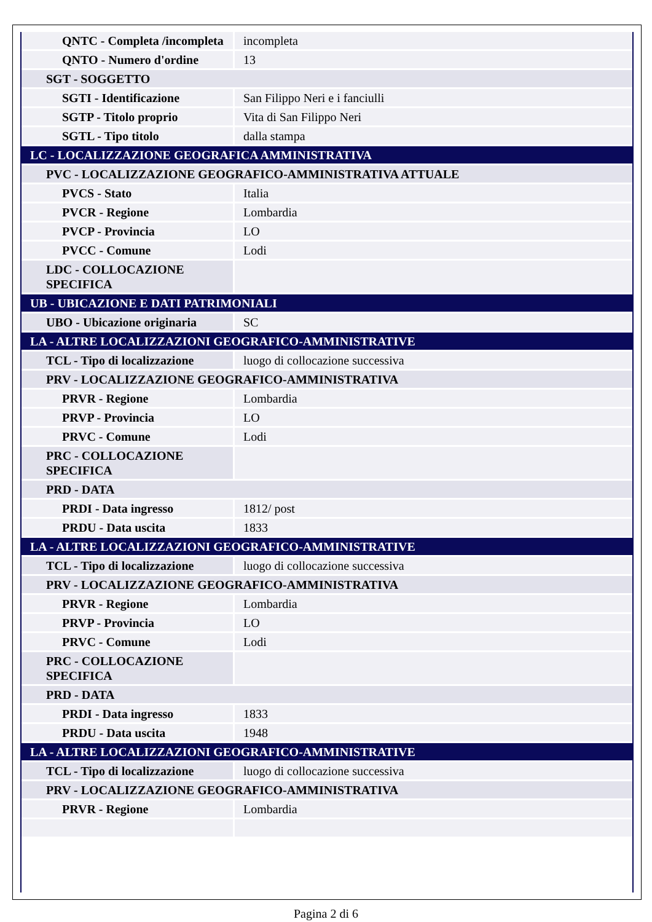| QNTC - Completa /incompleta | incompleta |
| QNTO - Numero d'ordine | 13 |
| SGT - SOGGETTO | |
| SGTI - Identificazione | San Filippo Neri e i fanciulli |
| SGTP - Titolo proprio | Vita di San Filippo Neri |
| SGTL - Tipo titolo | dalla stampa |
| LC - LOCALIZZAZIONE GEOGRAFICA AMMINISTRATIVA | |
| PVC - LOCALIZZAZIONE GEOGRAFICO-AMMINISTRATIVA ATTUALE | |
| PVCS - Stato | Italia |
| PVCR - Regione | Lombardia |
| PVCP - Provincia | LO |
| PVCC - Comune | Lodi |
| LDC - COLLOCAZIONE SPECIFICA | |
| UB - UBICAZIONE E DATI PATRIMONIALI | |
| UBO - Ubicazione originaria | SC |
| LA - ALTRE LOCALIZZAZIONI GEOGRAFICO-AMMINISTRATIVE | |
| TCL - Tipo di localizzazione | luogo di collocazione successiva |
| PRV - LOCALIZZAZIONE GEOGRAFICO-AMMINISTRATIVA | |
| PRVR - Regione | Lombardia |
| PRVP - Provincia | LO |
| PRVC - Comune | Lodi |
| PRC - COLLOCAZIONE SPECIFICA | |
| PRD - DATA | |
| PRDI - Data ingresso | 1812/ post |
| PRDU - Data uscita | 1833 |
| LA - ALTRE LOCALIZZAZIONI GEOGRAFICO-AMMINISTRATIVE | |
| TCL - Tipo di localizzazione | luogo di collocazione successiva |
| PRV - LOCALIZZAZIONE GEOGRAFICO-AMMINISTRATIVA | |
| PRVR - Regione | Lombardia |
| PRVP - Provincia | LO |
| PRVC - Comune | Lodi |
| PRC - COLLOCAZIONE SPECIFICA | |
| PRD - DATA | |
| PRDI - Data ingresso | 1833 |
| PRDU - Data uscita | 1948 |
| LA - ALTRE LOCALIZZAZIONI GEOGRAFICO-AMMINISTRATIVE | |
| TCL - Tipo di localizzazione | luogo di collocazione successiva |
| PRV - LOCALIZZAZIONE GEOGRAFICO-AMMINISTRATIVA | |
| PRVR - Regione | Lombardia |
Pagina 2 di 6